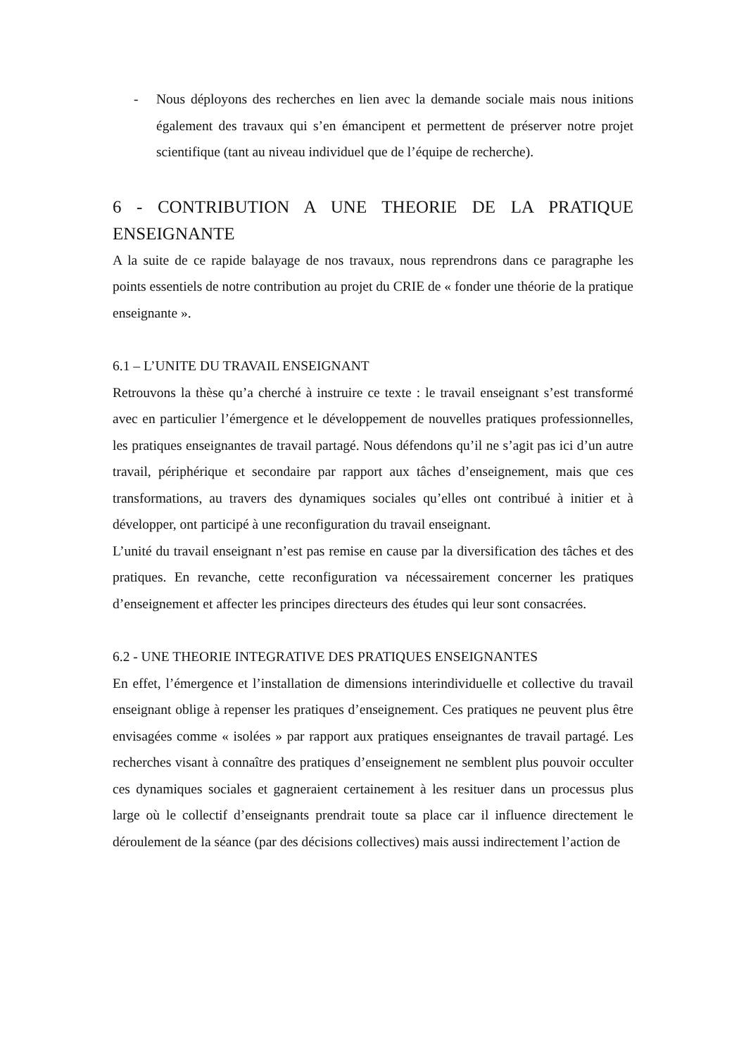- Nous déployons des recherches en lien avec la demande sociale mais nous initions également des travaux qui s’en émancipent et permettent de préserver notre projet scientifique (tant au niveau individuel que de l’équipe de recherche).
6 - CONTRIBUTION A UNE THEORIE DE LA PRATIQUE ENSEIGNANTE
A la suite de ce rapide balayage de nos travaux, nous reprendrons dans ce paragraphe les points essentiels de notre contribution au projet du CRIE de « fonder une théorie de la pratique enseignante ».
6.1 – L’UNITE DU TRAVAIL ENSEIGNANT
Retrouvons la thèse qu’a cherché à instruire ce texte : le travail enseignant s’est transformé avec en particulier l’émergence et le développement de nouvelles pratiques professionnelles, les pratiques enseignantes de travail partagé. Nous défendons qu’il ne s’agit pas ici d’un autre travail, périphérique et secondaire par rapport aux tâches d’enseignement, mais que ces transformations, au travers des dynamiques sociales qu’elles ont contribué à initier et à développer, ont participé à une reconfiguration du travail enseignant.
L’unité du travail enseignant n’est pas remise en cause par la diversification des tâches et des pratiques. En revanche, cette reconfiguration va nécessairement concerner les pratiques d’enseignement et affecter les principes directeurs des études qui leur sont consacrées.
6.2 - UNE THEORIE INTEGRATIVE DES PRATIQUES ENSEIGNANTES
En effet, l’émergence et l’installation de dimensions interindividuelle et collective du travail enseignant oblige à repenser les pratiques d’enseignement. Ces pratiques ne peuvent plus être envisagées comme « isolées » par rapport aux pratiques enseignantes de travail partagé. Les recherches visant à connaître des pratiques d’enseignement ne semblent plus pouvoir occulter ces dynamiques sociales et gagneraient certainement à les resituer dans un processus plus large où le collectif d’enseignants prendrait toute sa place car il influence directement le déroulement de la séance (par des décisions collectives) mais aussi indirectement l’action de